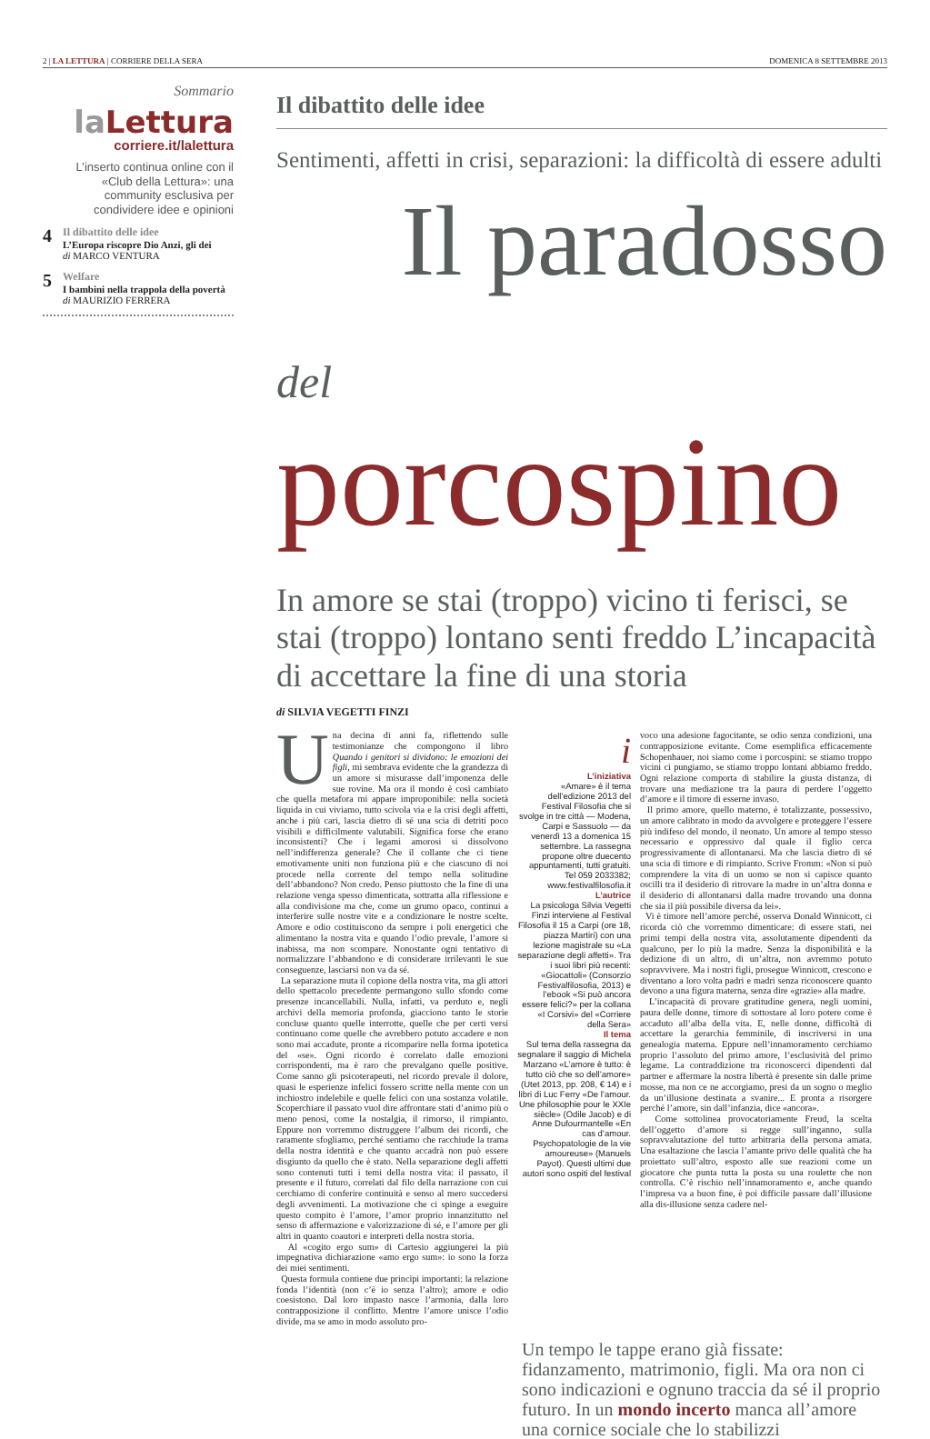2 | LA LETTURA | CORRIERE DELLA SERA
DOMENICA 8 SETTEMBRE 2013
Sommario
la Lettura
corriere.it/lalettura
L’inserto continua online con il «Club della Lettura»: una community esclusiva per condividere idee e opinioni
4
Il dibattito delle idee
L’Europa riscopre Dio Anzi, gli dei
di MARCO VENTURA
5
Welfare
I bambini nella trappola della povertà
di MAURIZIO FERRERA
Il dibattito delle idee
Sentimenti, affetti in crisi, separazioni: la difficoltà di essere adulti
Il paradosso
del porcospino
In amore se stai (troppo) vicino ti ferisci, se stai (troppo) lontano senti freddo L’incapacità di accettare la fine di una storia
di SILVIA VEGETTI FINZI
Una decina di anni fa, riflettendo sulle testimonianze che compongono il libro Quando i genitori si dividono: le emozioni dei figli, mi sembrava evidente che la grandezza di un amore si misurasse dall’imponenza delle sue rovine. Ma ora il mondo è così cambiato che quella metafora mi appare improponibile: nella società liquida in cui viviamo, tutto scivola via e la crisi degli affetti, anche i più cari, lascia dietro di sé una scia di detriti poco visibili e difficilmente valutabili. Significa forse che erano inconsistenti? Che i legami amorosi si dissolvono nell’indifferenza generale? Che il collante che ci tiene emotivamente uniti non funziona più e che ciascuno di noi procede nella corrente del tempo nella solitudine dell’abbandono? Non credo. Penso piuttosto che la fine di una relazione venga spesso dimenticata, sottratta alla riflessione e alla condivisione ma che, come un grumo opaco, continui a interferire sulle nostre vite e a condizionare le nostre scelte. Amore e odio costituiscono da sempre i poli energetici che alimentano la nostra vita e quando l’odio prevale, l’amore si inabissa, ma non scompare. Nonostante ogni tentativo di normalizzare l’abbandono e di considerare irrilevanti le sue conseguenze, lasciarsi non va da sé.
La separazione muta il copione della nostra vita, ma gli attori dello spettacolo precedente permangono sullo sfondo come presenze incancellabili. Nulla, infatti, va perduto e, negli archivi della memoria profonda, giacciono tanto le storie concluse quanto quelle interrotte, quelle che per certi versi continuano come quelle che avrebbero potuto accadere e non sono mai accadute, pronte a ricomparire nella forma ipotetica del «se». Ogni ricordo è correlato dalle emozioni corrispondenti, ma è raro che prevalgano quelle positive. Come sanno gli psicoterapeuti, nel ricordo prevale il dolore, quasi le esperienze infelici fossero scritte nella mente con un inchiostro indelebile e quelle felici con una sostanza volatile. Scoperchiare il passato vuol dire affrontare stati d’animo più o meno penosi, come la nostalgia, il rimorso, il rimpianto. Eppure non vorremmo distruggere l’album dei ricordi, che raramente sfogliamo, perché sentiamo che racchiude la trama della nostra identità e che quanto accadrà non può essere disgiunto da quello che è stato. Nella separazione degli affetti sono contenuti tutti i temi della nostra vita: il passato, il presente e il futuro, correlati dal filo della narrazione con cui cerchiamo di conferire continuità e senso al mero succedersi degli avvenimenti. La motivazione che ci spinge a eseguire questo compito è l’amore, l’amor proprio innanzitutto nel senso di affermazione e valorizzazione di sé, e l’amore per gli altri in quanto coautori e interpreti della nostra storia.
Al «cogito ergo sum» di Cartesio aggiungerei la più impegnativa dichiarazione «amo ergo sum»: io sono la forza dei miei sentimenti.
Questa formula contiene due princìpi importanti: la relazione fonda l’identità (non c’è io senza l’altro); amore e odio coesistono. Dal loro impasto nasce l’armonia, dalla loro contrapposizione il conflitto. Mentre l’amore unisce l’odio divide, ma se amo in modo assoluto pro-
i
L’iniziativa
«Amare» è il tema dell’edizione 2013 del Festival Filosofia che si svolge in tre città — Modena, Carpi e Sassuolo — da venerdì 13 a domenica 15 settembre. La rassegna propone oltre duecento appuntamenti, tutti gratuiti. Tel 059 2033382; www.festivalfilosofia.it
L’autrice
La psicologa Silvia Vegetti Finzi interviene al Festival Filosofia il 15 a Carpi (ore 18, piazza Martiri) con una lezione magistrale su «La separazione degli affetti». Tra i suoi libri più recenti: «Giocattoli» (Consorzio Festivalfilosofia, 2013) e l’ebook «Si può ancora essere felici?» per la collana «I Corsivi» del «Corriere della Sera»
Il tema
Sul tema della rassegna da segnalare il saggio di Michela Marzano «L’amore è tutto: è tutto ciò che so dell’amore» (Utet 2013, pp. 208, € 14) e i libri di Luc Ferry «De l’amour. Une philosophie pour le XXIe siècle» (Odile Jacob) e di Anne Dufourmantelle «En cas d’amour. Psychopatologie de la vie amoureuse» (Manuels Payot). Questi ultimi due autori sono ospiti del festival
voco una adesione fagocitante, se odio senza condizioni, una contrapposizione evitante. Come esemplifica efficacemente Schopenhauer, noi siamo come i porcospini: se stiamo troppo vicini ci pungiamo, se stiamo troppo lontani abbiamo freddo. Ogni relazione comporta di stabilire la giusta distanza, di trovare una mediazione tra la paura di perdere l’oggetto d’amore e il timore di esserne invaso.
Il primo amore, quello materno, è totalizzante, possessivo, un amore calibrato in modo da avvolgere e proteggere l’essere più indifeso del mondo, il neonato. Un amore al tempo stesso necessario e oppressivo dal quale il figlio cerca progressivamente di allontanarsi. Ma che lascia dietro di sé una scia di timore e di rimpianto. Scrive Fromm: «Non si può comprendere la vita di un uomo se non si capisce quanto oscilli tra il desiderio di ritrovare la madre in un’altra donna e il desiderio di allontanarsi dalla madre trovando una donna che sia il più possibile diversa da lei».
Vi è timore nell’amore perché, osserva Donald Winnicott, ci ricorda ciò che vorremmo dimenticare: di essere stati, nei primi tempi della nostra vita, assolutamente dipendenti da qualcuno, per lo più la madre. Senza la disponibilità e la dedizione di un altro, di un’altra, non avremmo potuto sopravvivere. Ma i nostri figli, prosegue Winnicott, crescono e diventano a loro volta padri e madri senza riconoscere quanto devono a una figura materna, senza dire «grazie» alla madre.
L’incapacità di provare gratitudine genera, negli uomini, paura delle donne, timore di sottostare al loro potere come è accaduto all’alba della vita. E, nelle donne, difficoltà di accettare la gerarchia femminile, di inscriversi in una genealogia materna. Eppure nell’innamoramento cerchiamo proprio l’assoluto del primo amore, l’esclusività del primo legame. La contraddizione tra riconoscerci dipendenti dal partner e affermare la nostra libertà è presente sin dalle prime mosse, ma non ce ne accorgiamo, presi da un sogno o meglio da un’illusione destinata a svanire... E pronta a risorgere perché l’amore, sin dall’infanzia, dice «ancora».
Come sottolinea provocatoriamente Freud, la scelta dell’oggetto d’amore si regge sull’inganno, sulla sopravvalutazione del tutto arbitraria della persona amata. Una esaltazione che lascia l’amante privo delle qualità che ha proiettato sull’altro, esposto alle sue reazioni come un giocatore che punta tutta la posta su una roulette che non controlla. C’è rischio nell’innamoramento e, anche quando l’impresa va a buon fine, è poi difficile passare dall’illusione alla dis-illusione senza cadere nel-
Un tempo le tappe erano già fissate: fidanzamento, matrimonio, figli. Ma ora non ci sono indicazioni e ognuno traccia da sé il proprio futuro. In un mondo incerto manca all’amore una cornice sociale che lo stabilizzi